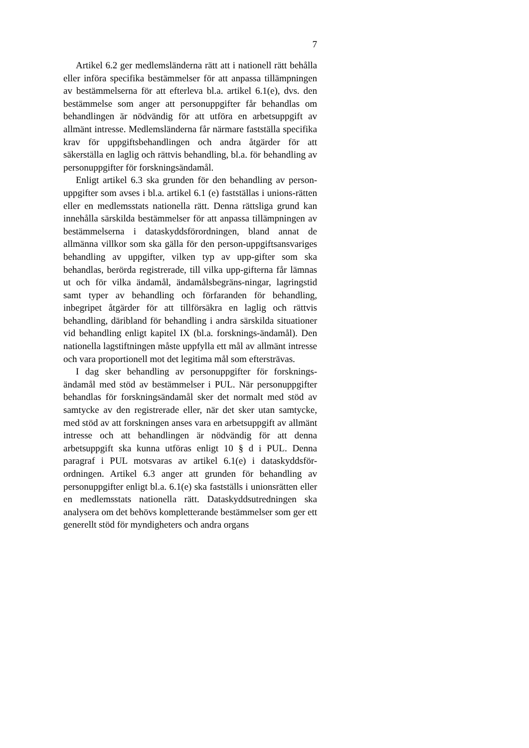7
Artikel 6.2 ger medlemsländerna rätt att i nationell rätt behålla eller införa specifika bestämmelser för att anpassa tillämpningen av bestämmelserna för att efterleva bl.a. artikel 6.1(e), dvs. den bestämmelse som anger att personuppgifter får behandlas om behandlingen är nödvändig för att utföra en arbetsuppgift av allmänt intresse. Medlemsländerna får närmare fastställa specifika krav för uppgiftsbehandlingen och andra åtgärder för att säkerställa en laglig och rättvis behandling, bl.a. för behandling av personuppgifter för forskningsändamål.
Enligt artikel 6.3 ska grunden för den behandling av person-uppgifter som avses i bl.a. artikel 6.1 (e) fastställas i unions-rätten eller en medlemsstats nationella rätt. Denna rättsliga grund kan innehålla särskilda bestämmelser för att anpassa tillämpningen av bestämmelserna i dataskyddsförordningen, bland annat de allmänna villkor som ska gälla för den person-uppgiftsansvariges behandling av uppgifter, vilken typ av upp-gifter som ska behandlas, berörda registrerade, till vilka upp-gifterna får lämnas ut och för vilka ändamål, ändamålsbegräns-ningar, lagringstid samt typer av behandling och förfaranden för behandling, inbegripet åtgärder för att tillförsäkra en laglig och rättvis behandling, däribland för behandling i andra särskilda situationer vid behandling enligt kapitel IX (bl.a. forsknings-ändamål). Den nationella lagstiftningen måste uppfylla ett mål av allmänt intresse och vara proportionell mot det legitima mål som eftersträvas.
I dag sker behandling av personuppgifter för forsknings-ändamål med stöd av bestämmelser i PUL. När personuppgifter behandlas för forskningsändamål sker det normalt med stöd av samtycke av den registrerade eller, när det sker utan samtycke, med stöd av att forskningen anses vara en arbetsuppgift av allmänt intresse och att behandlingen är nödvändig för att denna arbetsuppgift ska kunna utföras enligt 10 § d i PUL. Denna paragraf i PUL motsvaras av artikel 6.1(e) i dataskyddsför-ordningen. Artikel 6.3 anger att grunden för behandling av personuppgifter enligt bl.a. 6.1(e) ska fastställs i unionsrätten eller en medlemsstats nationella rätt. Dataskyddsutredningen ska analysera om det behövs kompletterande bestämmelser som ger ett generellt stöd för myndigheters och andra organs